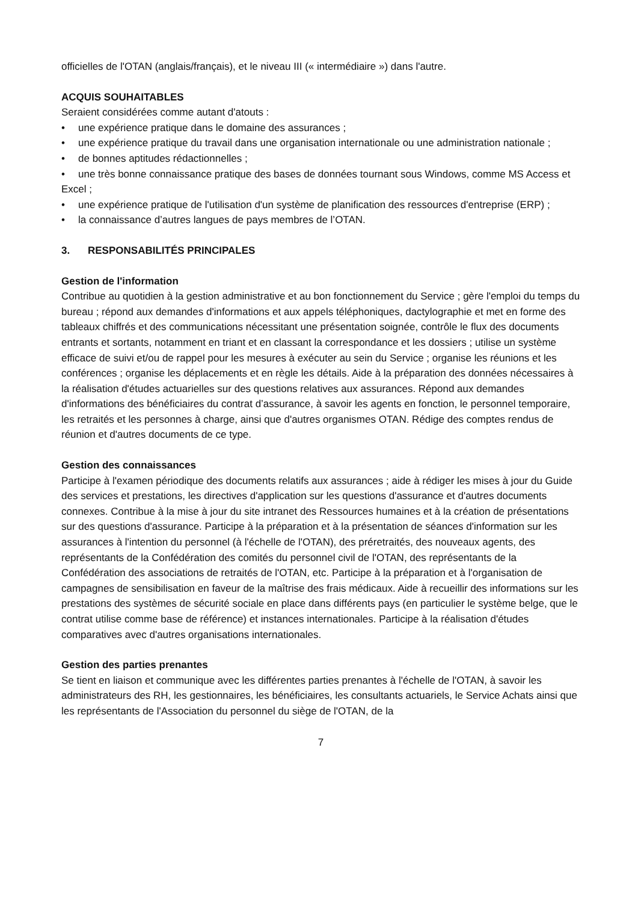officielles de l'OTAN (anglais/français), et le niveau III (« intermédiaire ») dans l'autre.
ACQUIS SOUHAITABLES
Seraient considérées comme autant d'atouts :
• une expérience pratique dans le domaine des assurances ;
• une expérience pratique du travail dans une organisation internationale ou une administration nationale ;
• de bonnes aptitudes rédactionnelles ;
• une très bonne connaissance pratique des bases de données tournant sous Windows, comme MS Access et Excel ;
• une expérience pratique de l'utilisation d'un système de planification des ressources d'entreprise (ERP) ;
• la connaissance d’autres langues de pays membres de l’OTAN.
3. RESPONSABILITÉS PRINCIPALES
Gestion de l'information
Contribue au quotidien à la gestion administrative et au bon fonctionnement du Service ; gère l'emploi du temps du bureau ; répond aux demandes d'informations et aux appels téléphoniques, dactylographie et met en forme des tableaux chiffrés et des communications nécessitant une présentation soignée, contrôle le flux des documents entrants et sortants, notamment en triant et en classant la correspondance et les dossiers ; utilise un système efficace de suivi et/ou de rappel pour les mesures à exécuter au sein du Service ; organise les réunions et les conférences ; organise les déplacements et en règle les détails. Aide à la préparation des données nécessaires à la réalisation d'études actuarielles sur des questions relatives aux assurances. Répond aux demandes d'informations des bénéficiaires du contrat d’assurance, à savoir les agents en fonction, le personnel temporaire, les retraités et les personnes à charge, ainsi que d'autres organismes OTAN. Rédige des comptes rendus de réunion et d'autres documents de ce type.
Gestion des connaissances
Participe à l'examen périodique des documents relatifs aux assurances ; aide à rédiger les mises à jour du Guide des services et prestations, les directives d'application sur les questions d'assurance et d'autres documents connexes. Contribue à la mise à jour du site intranet des Ressources humaines et à la création de présentations sur des questions d'assurance. Participe à la préparation et à la présentation de séances d'information sur les assurances à l'intention du personnel (à l'échelle de l'OTAN), des préretraités, des nouveaux agents, des représentants de la Confédération des comités du personnel civil de l'OTAN, des représentants de la Confédération des associations de retraités de l'OTAN, etc. Participe à la préparation et à l'organisation de campagnes de sensibilisation en faveur de la maîtrise des frais médicaux. Aide à recueillir des informations sur les prestations des systèmes de sécurité sociale en place dans différents pays (en particulier le système belge, que le contrat utilise comme base de référence) et instances internationales. Participe à la réalisation d'études comparatives avec d'autres organisations internationales.
Gestion des parties prenantes
Se tient en liaison et communique avec les différentes parties prenantes à l'échelle de l'OTAN, à savoir les administrateurs des RH, les gestionnaires, les bénéficiaires, les consultants actuariels, le Service Achats ainsi que les représentants de l'Association du personnel du siège de l'OTAN, de la
7